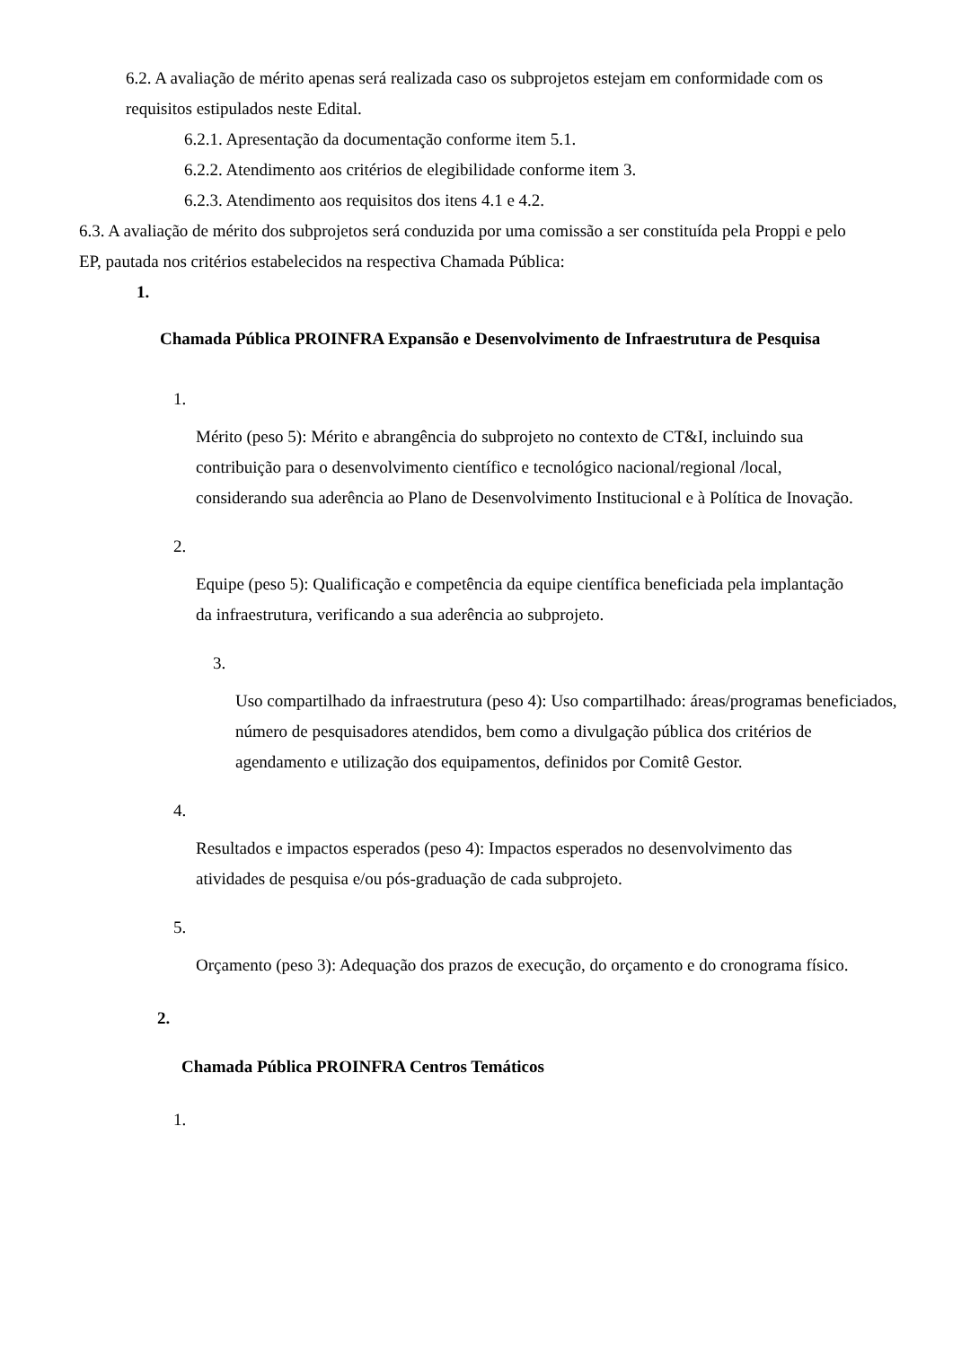6.2. A avaliação de mérito apenas será realizada caso os subprojetos estejam em conformidade com os requisitos estipulados neste Edital.
6.2.1. Apresentação da documentação conforme item 5.1.
6.2.2. Atendimento aos critérios de elegibilidade conforme item 3.
6.2.3. Atendimento aos requisitos dos itens 4.1 e 4.2.
6.3. A avaliação de mérito dos subprojetos será conduzida por uma comissão a ser constituída pela Proppi e pelo EP, pautada nos critérios estabelecidos na respectiva Chamada Pública:
1.
Chamada Pública PROINFRA Expansão e Desenvolvimento de Infraestrutura de Pesquisa
1.
Mérito (peso 5): Mérito e abrangência do subprojeto no contexto de CT&I, incluindo sua contribuição para o desenvolvimento científico e tecnológico nacional/regional /local, considerando sua aderência ao Plano de Desenvolvimento Institucional e à Política de Inovação.
2.
Equipe (peso 5): Qualificação e competência da equipe científica beneficiada pela implantação da infraestrutura, verificando a sua aderência ao subprojeto.
3.
Uso compartilhado da infraestrutura (peso 4): Uso compartilhado: áreas/programas beneficiados, número de pesquisadores atendidos, bem como a divulgação pública dos critérios de agendamento e utilização dos equipamentos, definidos por Comitê Gestor.
4.
Resultados e impactos esperados (peso 4): Impactos esperados no desenvolvimento das atividades de pesquisa e/ou pós-graduação de cada subprojeto.
5.
Orçamento (peso 3): Adequação dos prazos de execução, do orçamento e do cronograma físico.
2.
Chamada Pública PROINFRA Centros Temáticos
1.